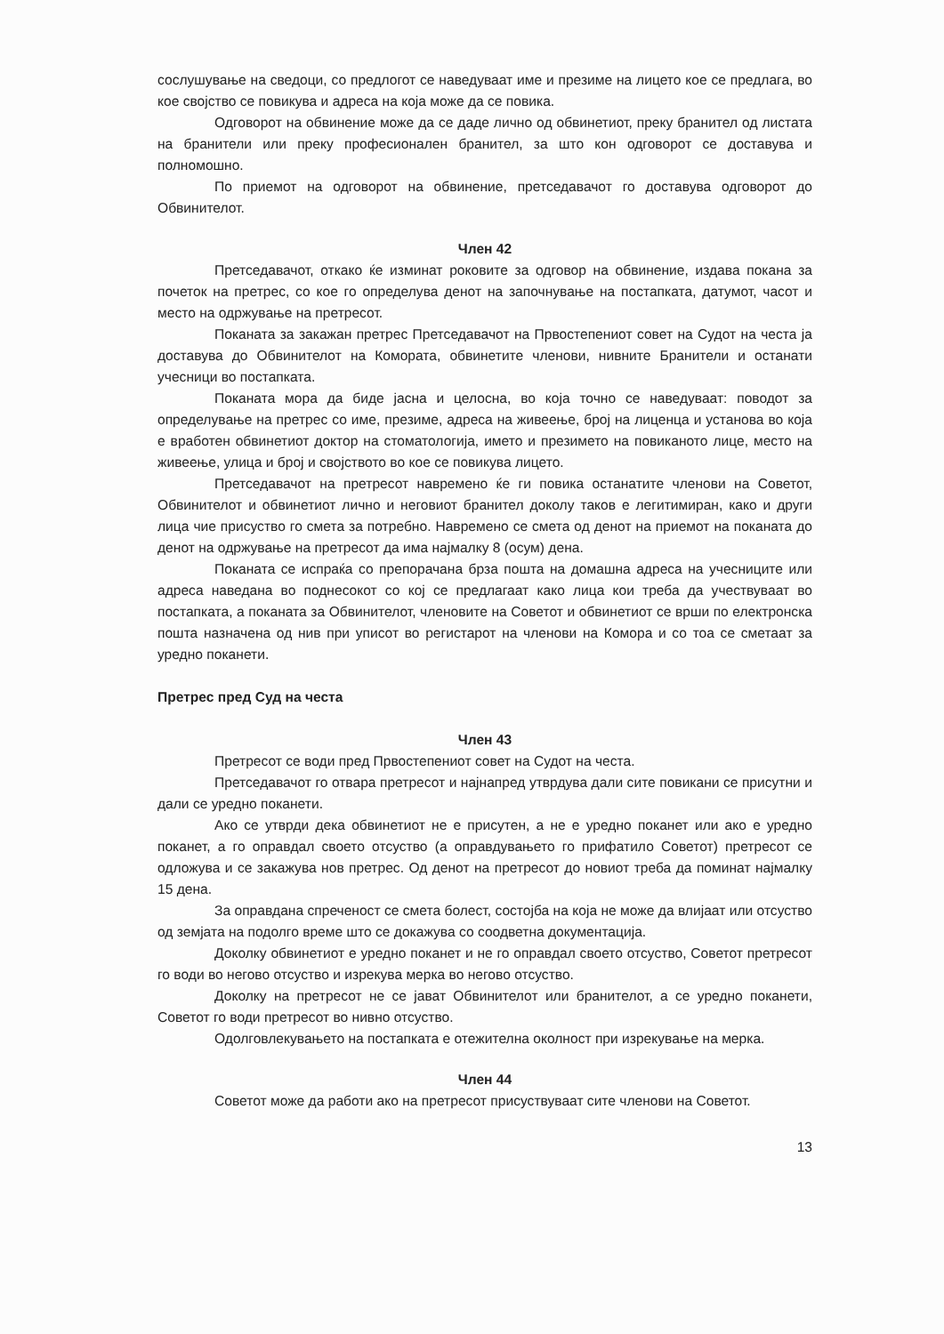сослушување на сведоци, со предлогот се наведуваат име и презиме на лицето кое се предлага, во кое својство се повикува и адреса на која може да се повика.
Одговорот на обвинение може да се даде лично од обвинетиот, преку бранител од листата на бранители или преку професионален бранител, за што кон одговорот се доставува и полномошно.
По приемот на одговорот на обвинение, претседавачот го доставува одговорот до Обвинителот.
Член 42
Претседавачот, откако ќе изминат роковите за одговор на обвинение, издава покана за почеток на претрес, со кое го определува денот на започнување на постапката, датумот, часот и место на одржување на претресот.
Поканата за закажан претрес Претседавачот на Првостепениот совет на Судот на честа ја доставува до Обвинителот на Комората, обвинетите членови, нивните Бранители и останати учесници во постапката.
Поканата мора да биде јасна и целосна, во која точно се наведуваат: поводот за определување на претрес со име, презиме, адреса на живеење, број на лиценца и установа во која е вработен обвинетиот доктор на стоматологија, името и презимето на повиканото лице, место на живеење, улица и број и својството во кое се повикува лицето.
Претседавачот на претресот навремено ќе ги повика останатите членови на Советот, Обвинителот и обвинетиот лично и неговиот бранител доколу таков е легитимиран, како и други лица чие присуство го смета за потребно. Навремено се смета од денот на приемот на поканата до денот на одржување на претресот да има најмалку 8 (осум) дена.
Поканата се испраќа со препорачана брза пошта на домашна адреса на учесниците или адреса наведана во поднесокот со кој се предлагаат како лица кои треба да учествуваат во постапката, а поканата за Обвинителот, членовите на Советот и обвинетиот се врши по електронска пошта назначена од нив при уписот во регистарот на членови на Комора и со тоа се сметаат за уредно поканети.
Претрес пред Суд на честа
Член 43
Претресот се води пред Првостепениот совет на Судот на честа.
Претседавачот го отвара претресот и најнапред утврдува дали сите повикани се присутни и дали се уредно поканети.
Ако се утврди дека обвинетиот не е присутен, а не е уредно поканет или ако е уредно поканет, а го оправдал своето отсуство (а оправдувањето го прифатило Советот) претресот се одложува и се закажува нов претрес. Од денот на претресот до новиот треба да поминат најмалку 15 дена.
За оправдана спреченост се смета болест, состојба на која не може да влијаат или отсуство од земјата на подолго време што се докажува со соодветна документација.
Доколку обвинетиот е уредно поканет и не го оправдал своето отсуство, Советот претресот го води во негово отсуство и изрекува мерка во негово отсуство.
Доколку на претресот не се јават Обвинителот или бранителот, а се уредно поканети, Советот го води претресот во нивно отсуство.
Одолговлекувањето на постапката е отежителна околност при изрекување на мерка.
Член 44
Советот може да работи ако на претресот присуствуваат сите членови на Советот.
13